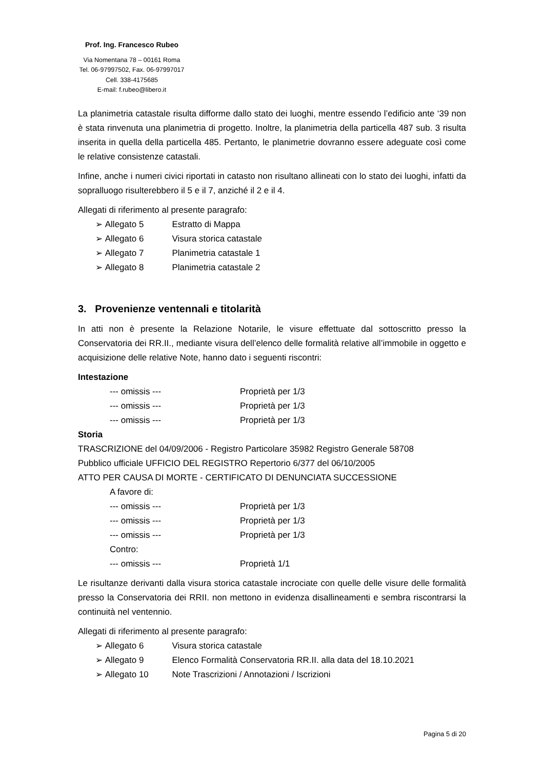Prof. Ing. Francesco Rubeo
Via Nomentana 78 – 00161 Roma
Tel. 06-97997502, Fax. 06-97997017
Cell. 338-4175685
E-mail: f.rubeo@libero.it
La planimetria catastale risulta difforme dallo stato dei luoghi, mentre essendo l’edificio ante ‘39 non è stata rinvenuta una planimetria di progetto. Inoltre, la planimetria della particella 487 sub. 3 risulta inserita in quella della particella 485. Pertanto, le planimetrie dovranno essere adeguate così come le relative consistenze catastali.
Infine, anche i numeri civici riportati in catasto non risultano allineati con lo stato dei luoghi, infatti da sopralluogo risulterebbero il 5 e il 7, anziché il 2 e il 4.
Allegati di riferimento al presente paragrafo:
➢ Allegato 5 Estratto di Mappa
➢ Allegato 6 Visura storica catastale
➢ Allegato 7 Planimetria catastale 1
➢ Allegato 8 Planimetria catastale 2
3. Provenienze ventennali e titolarità
In atti non è presente la Relazione Notarile, le visure effettuate dal sottoscritto presso la Conservatoria dei RR.II., mediante visura dell’elenco delle formalità relative all’immobile in oggetto e acquisizione delle relative Note, hanno dato i seguenti riscontri:
Intestazione
--- omissis --- Proprietà per 1/3
--- omissis --- Proprietà per 1/3
--- omissis --- Proprietà per 1/3
Storia
TRASCRIZIONE del 04/09/2006 - Registro Particolare 35982 Registro Generale 58708
Pubblico ufficiale UFFICIO DEL REGISTRO Repertorio 6/377 del 06/10/2005
ATTO PER CAUSA DI MORTE - CERTIFICATO DI DENUNCIATA SUCCESSIONE
A favore di:
--- omissis --- Proprietà per 1/3
--- omissis --- Proprietà per 1/3
--- omissis --- Proprietà per 1/3
Contro:
--- omissis --- Proprietà 1/1
Le risultanze derivanti dalla visura storica catastale incrociate con quelle delle visure delle formalità presso la Conservatoria dei RRII. non mettono in evidenza disallineamenti e sembra riscontrarsi la continuità nel ventennio.
Allegati di riferimento al presente paragrafo:
➢ Allegato 6 Visura storica catastale
➢ Allegato 9 Elenco Formalità Conservatoria RR.II. alla data del 18.10.2021
➢ Allegato 10 Note Trascrizioni / Annotazioni / Iscrizioni
Pagina 5 di 20